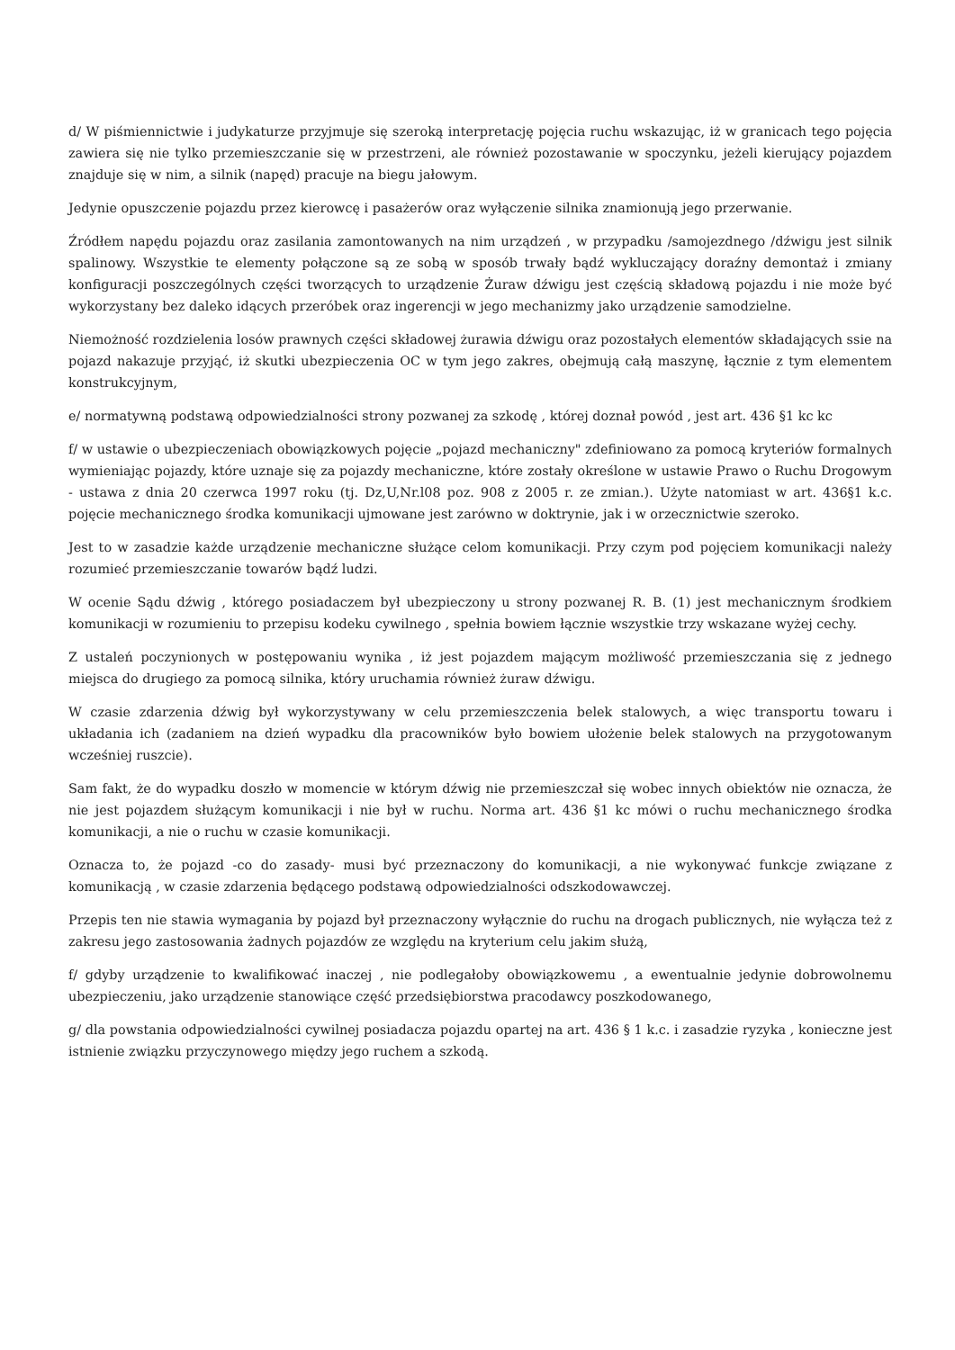d/ W piśmiennictwie i judykaturze przyjmuje się szeroką interpretację pojęcia ruchu wskazując, iż w granicach tego pojęcia zawiera się nie tylko przemieszczanie się w przestrzeni, ale również pozostawanie w spoczynku, jeżeli kierujący pojazdem znajduje się w nim, a silnik (napęd) pracuje na biegu jałowym.
Jedynie opuszczenie pojazdu przez kierowcę i pasażerów oraz wyłączenie silnika znamionują jego przerwanie.
Źródłem napędu pojazdu oraz zasilania zamontowanych na nim urządzeń , w przypadku /samojezdnego /dźwigu jest silnik spalinowy. Wszystkie te elementy połączone są ze sobą w sposób trwały bądź wykluczający doraźny demontaż i zmiany konfiguracji poszczególnych części tworzących to urządzenie Żuraw dźwigu jest częścią składową pojazdu i nie może być wykorzystany bez daleko idących przeróbek oraz ingerencji w jego mechanizmy jako urządzenie samodzielne.
Niemożność rozdzielenia losów prawnych części składowej żurawia dźwigu oraz pozostałych elementów składających ssie na pojazd nakazuje przyjąć, iż skutki ubezpieczenia OC w tym jego zakres, obejmują całą maszynę, łącznie z tym elementem konstrukcyjnym,
e/ normatywną podstawą odpowiedzialności strony pozwanej za szkodę , której doznał powód , jest art. 436 §1 kc kc
f/ w ustawie o ubezpieczeniach obowiązkowych pojęcie „pojazd mechaniczny" zdefiniowano za pomocą kryteriów formalnych wymieniając pojazdy, które uznaje się za pojazdy mechaniczne, które zostały określone w ustawie Prawo o Ruchu Drogowym - ustawa z dnia 20 czerwca 1997 roku (tj. Dz,U,Nr.l08 poz. 908 z 2005 r. ze zmian.). Użyte natomiast w art. 436§1 k.c. pojęcie mechanicznego środka komunikacji ujmowane jest zarówno w doktrynie, jak i w orzecznictwie szeroko.
Jest to w zasadzie każde urządzenie mechaniczne służące celom komunikacji. Przy czym pod pojęciem komunikacji należy rozumieć przemieszczanie towarów bądź ludzi.
W ocenie Sądu dźwig , którego posiadaczem był ubezpieczony u strony pozwanej R. B. (1) jest mechanicznym środkiem komunikacji w rozumieniu to przepisu kodeku cywilnego , spełnia bowiem łącznie wszystkie trzy wskazane wyżej cechy.
Z ustaleń poczynionych w postępowaniu wynika , iż jest pojazdem mającym możliwość przemieszczania się z jednego miejsca do drugiego za pomocą silnika, który uruchamia również żuraw dźwigu.
W czasie zdarzenia dźwig był wykorzystywany w celu przemieszczenia belek stalowych, a więc transportu towaru i układania ich (zadaniem na dzień wypadku dla pracowników było bowiem ułożenie belek stalowych na przygotowanym wcześniej ruszcie).
Sam fakt, że do wypadku doszło w momencie w którym dźwig nie przemieszczał się wobec innych obiektów nie oznacza, że nie jest pojazdem służącym komunikacji i nie był w ruchu. Norma art. 436 §1 kc mówi o ruchu mechanicznego środka komunikacji, a nie o ruchu w czasie komunikacji.
Oznacza to, że pojazd -co do zasady- musi być przeznaczony do komunikacji, a nie wykonywać funkcje związane z komunikacją , w czasie zdarzenia będącego podstawą odpowiedzialności odszkodowawczej.
Przepis ten nie stawia wymagania by pojazd był przeznaczony wyłącznie do ruchu na drogach publicznych, nie wyłącza też z zakresu jego zastosowania żadnych pojazdów ze względu na kryterium celu jakim służą,
f/ gdyby urządzenie to kwalifikować inaczej , nie podlegałoby obowiązkowemu , a ewentualnie jedynie dobrowolnemu ubezpieczeniu, jako urządzenie stanowiące część przedsiębiorstwa pracodawcy poszkodowanego,
g/ dla powstania odpowiedzialności cywilnej posiadacza pojazdu opartej na art. 436 § 1 k.c. i zasadzie ryzyka , konieczne jest istnienie związku przyczynowego między jego ruchem a szkodą.